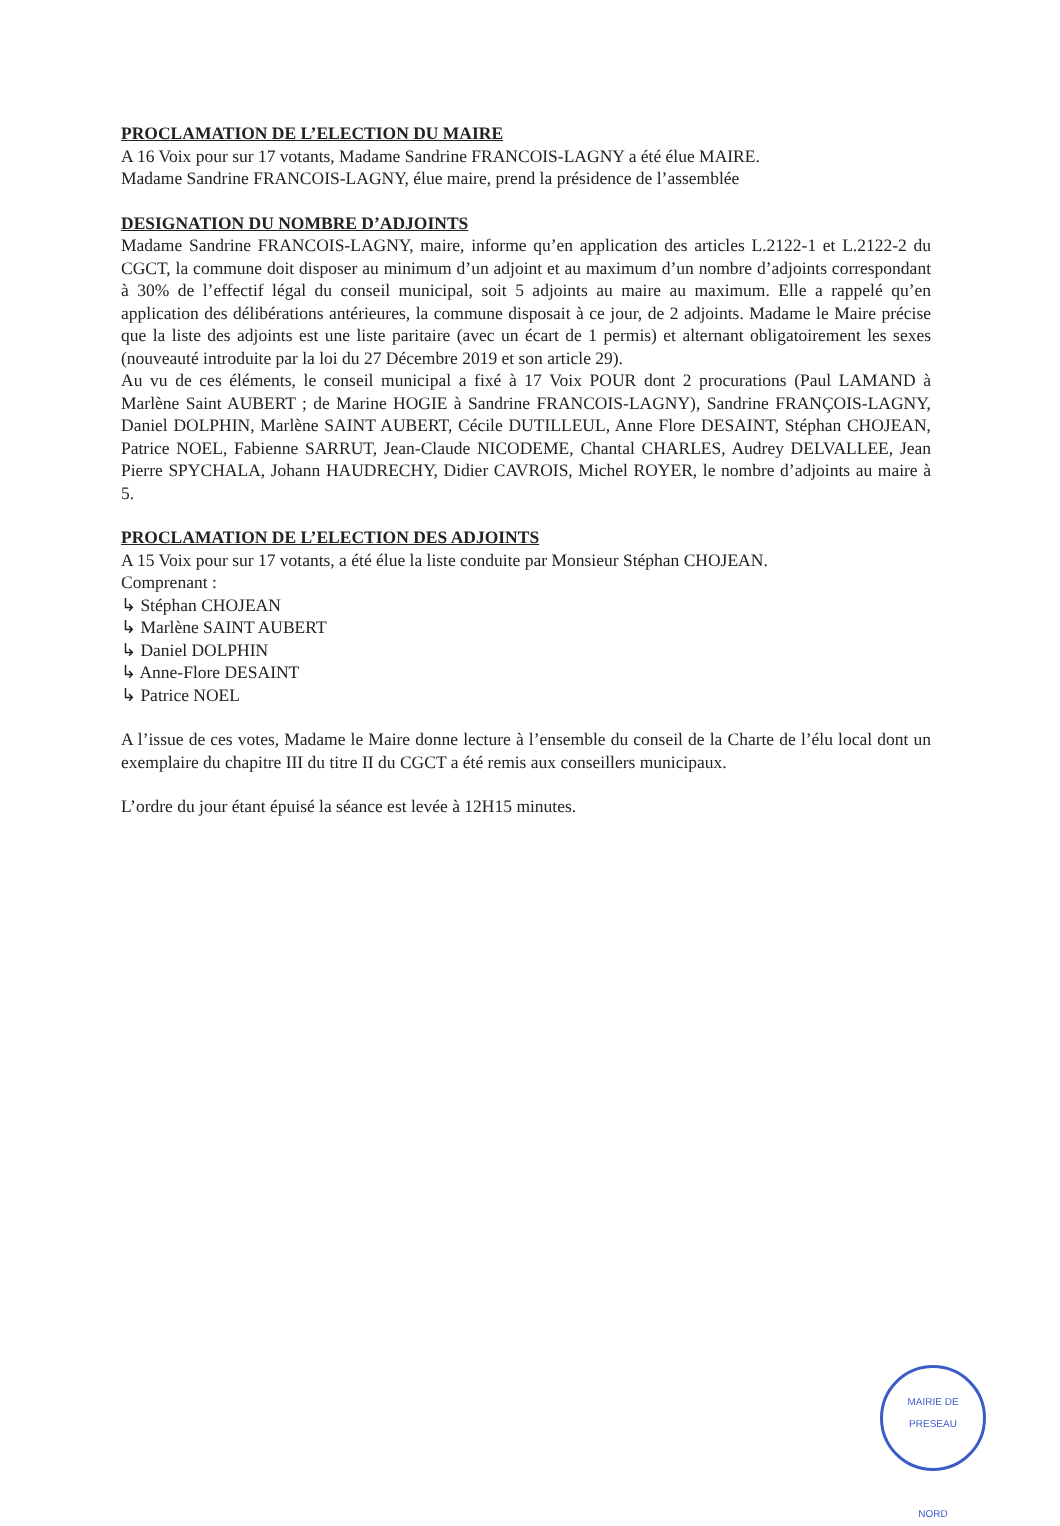PROCLAMATION DE L’ELECTION DU MAIRE
A 16 Voix pour sur 17 votants, Madame Sandrine FRANCOIS-LAGNY a été élue MAIRE.
Madame Sandrine FRANCOIS-LAGNY, élue maire, prend la présidence de l’assemblée
DESIGNATION DU NOMBRE D’ADJOINTS
Madame Sandrine FRANCOIS-LAGNY, maire, informe qu’en application des articles L.2122-1 et L.2122-2 du CGCT, la commune doit disposer au minimum d’un adjoint et au maximum d’un nombre d’adjoints correspondant à 30% de l’effectif légal du conseil municipal, soit 5 adjoints au maire au maximum. Elle a rappelé qu’en application des délibérations antérieures, la commune disposait à ce jour, de 2 adjoints. Madame le Maire précise que la liste des adjoints est une liste paritaire (avec un écart de 1 permis) et alternant obligatoirement les sexes (nouveauté introduite par la loi du 27 Décembre 2019 et son article 29).
Au vu de ces éléments, le conseil municipal a fixé à 17 Voix POUR dont 2 procurations (Paul LAMAND à Marlène Saint AUBERT ; de Marine HOGIE à Sandrine FRANCOIS-LAGNY), Sandrine FRANÇOIS-LAGNY, Daniel DOLPHIN, Marlène SAINT AUBERT, Cécile DUTILLEUL, Anne Flore DESAINT, Stéphan CHOJEAN, Patrice NOEL, Fabienne SARRUT, Jean-Claude NICODEME, Chantal CHARLES, Audrey DELVALLEE, Jean Pierre SPYCHALA, Johann HAUDRECHY, Didier CAVROIS, Michel ROYER, le nombre d’adjoints au maire à 5.
PROCLAMATION DE L’ELECTION DES ADJOINTS
A 15 Voix pour sur 17 votants, a été élue la liste conduite par Monsieur Stéphan CHOJEAN.
Comprenant :
↳ Stéphan CHOJEAN
↳ Marlène SAINT AUBERT
↳ Daniel DOLPHIN
↳ Anne-Flore DESAINT
↳ Patrice NOEL
A l’issue de ces votes, Madame le Maire donne lecture à l’ensemble du conseil de la Charte de l’élu local dont un exemplaire du chapitre III du titre II du CGCT a été remis aux conseillers municipaux.
L’ordre du jour étant épuisé la séance est levée à 12H15 minutes.
MAIRIE DE PRESEAU
NORD